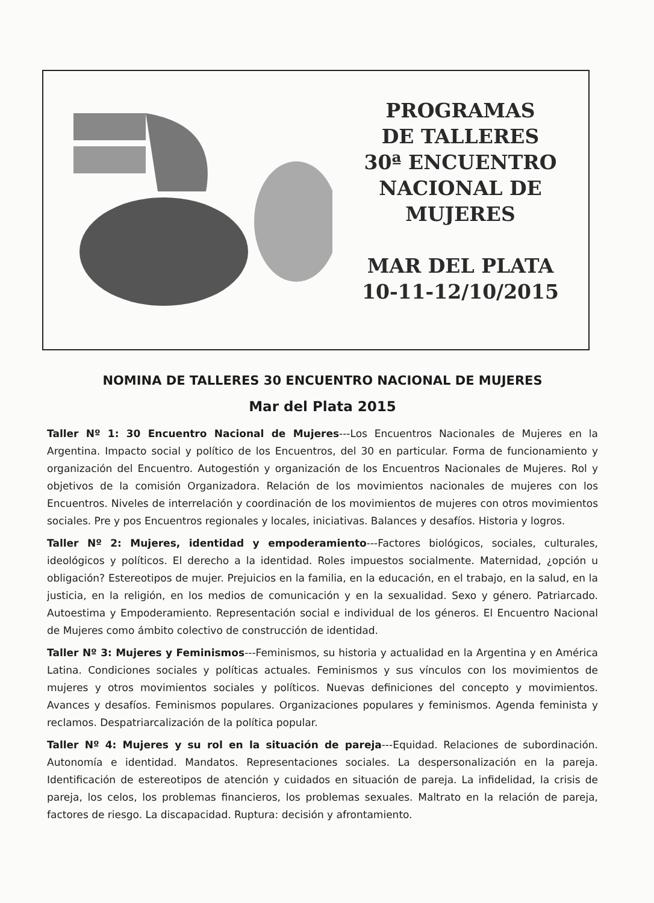PROGRAMAS
DE TALLERES
30ª ENCUENTRO
NACIONAL DE
MUJERES
MAR DEL PLATA
10-11-12/10/2015
NOMINA DE TALLERES 30 ENCUENTRO NACIONAL DE MUJERES
Mar del Plata 2015
Taller Nº 1: 30 Encuentro Nacional de Mujeres---Los Encuentros Nacionales de Mujeres en la Argentina. Impacto social y político de los Encuentros, del 30 en particular. Forma de funcionamiento y organización del Encuentro. Autogestión y organización de los Encuentros Nacionales de Mujeres. Rol y objetivos de la comisión Organizadora. Relación de los movimientos nacionales de mujeres con los Encuentros. Niveles de interrelación y coordinación de los movimientos de mujeres con otros movimientos sociales. Pre y pos Encuentros regionales y locales, iniciativas. Balances y desafíos. Historia y logros.
Taller Nº 2: Mujeres, identidad y empoderamiento---Factores biológicos, sociales, culturales, ideológicos y políticos. El derecho a la identidad. Roles impuestos socialmente. Maternidad, ¿opción u obligación? Estereotipos de mujer. Prejuicios en la familia, en la educación, en el trabajo, en la salud, en la justicia, en la religión, en los medios de comunicación y en la sexualidad. Sexo y género. Patriarcado. Autoestima y Empoderamiento. Representación social e individual de los géneros. El Encuentro Nacional de Mujeres como ámbito colectivo de construcción de identidad.
Taller Nº 3: Mujeres y Feminismos---Feminismos, su historia y actualidad en la Argentina y en América Latina. Condiciones sociales y políticas actuales. Feminismos y sus vínculos con los movimientos de mujeres y otros movimientos sociales y políticos. Nuevas definiciones del concepto y movimientos. Avances y desafíos. Feminismos populares. Organizaciones populares y feminismos. Agenda feminista y reclamos. Despatriarcalización de la política popular.
Taller Nº 4: Mujeres y su rol en la situación de pareja---Equidad. Relaciones de subordinación. Autonomía e identidad. Mandatos. Representaciones sociales. La despersonalización en la pareja. Identificación de estereotipos de atención y cuidados en situación de pareja. La infidelidad, la crisis de pareja, los celos, los problemas financieros, los problemas sexuales. Maltrato en la relación de pareja, factores de riesgo. La discapacidad. Ruptura: decisión y afrontamiento.